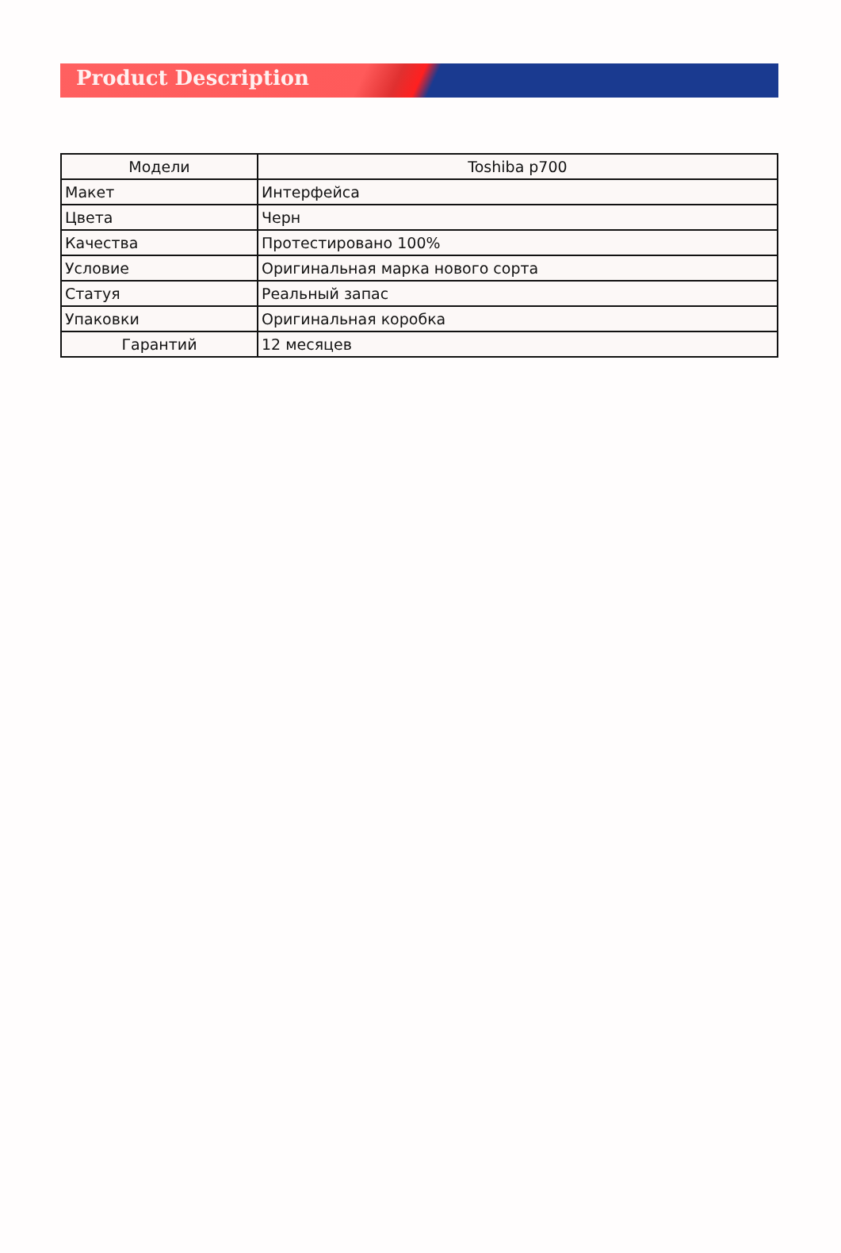Product Description
| Модели | Toshiba p700 |
| --- | --- |
| Макет | Интерфейса |
| Цвета | Черн |
| Качества | Протестировано 100% |
| Условие | Оригинальная марка нового сорта |
| Статуя | Реальный запас |
| Упаковки | Оригинальная коробка |
| Гарантий | 12 месяцев |